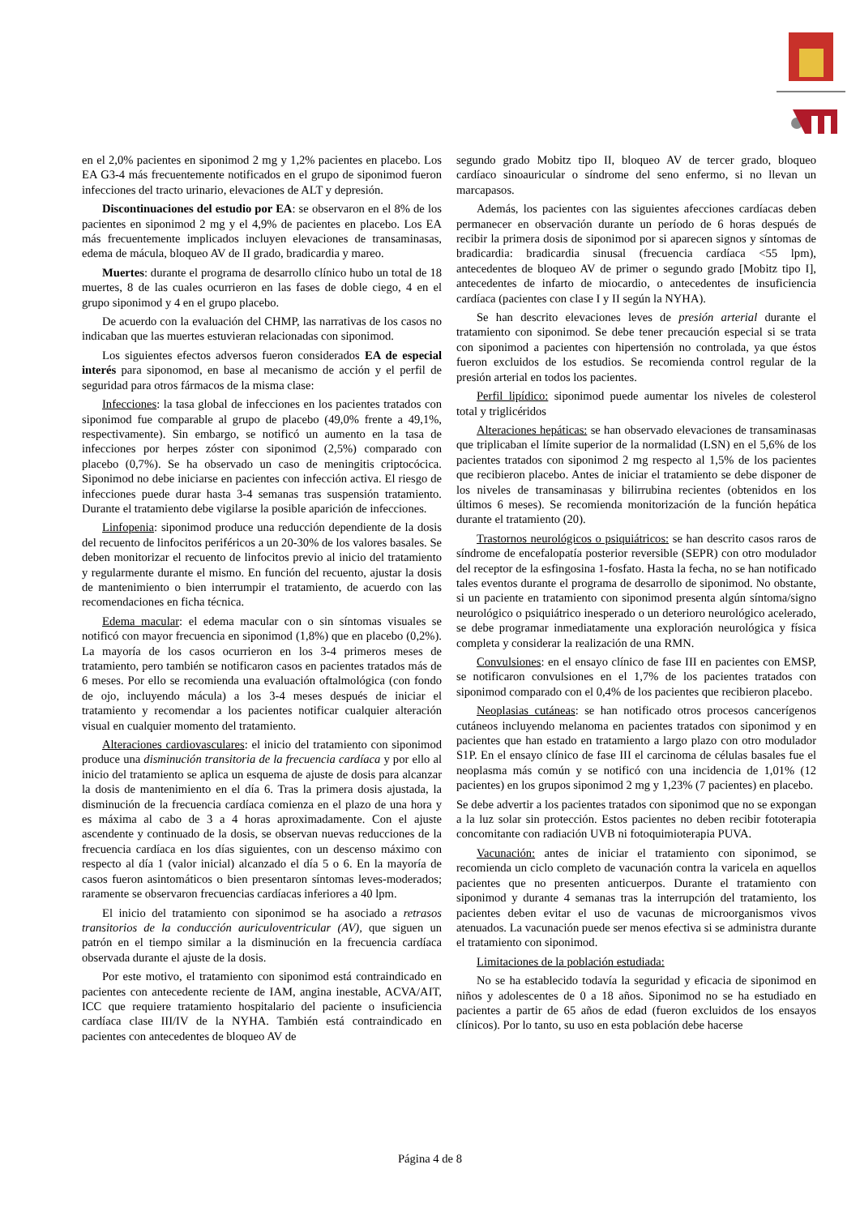en el 2,0% pacientes en siponimod 2 mg y 1,2% pacientes en placebo. Los EA G3-4 más frecuentemente notificados en el grupo de siponimod fueron infecciones del tracto urinario, elevaciones de ALT y depresión.
Discontinuaciones del estudio por EA: se observaron en el 8% de los pacientes en siponimod 2 mg y el 4,9% de pacientes en placebo. Los EA más frecuentemente implicados incluyen elevaciones de transaminasas, edema de mácula, bloqueo AV de II grado, bradicardia y mareo.
Muertes: durante el programa de desarrollo clínico hubo un total de 18 muertes, 8 de las cuales ocurrieron en las fases de doble ciego, 4 en el grupo siponimod y 4 en el grupo placebo.
De acuerdo con la evaluación del CHMP, las narrativas de los casos no indicaban que las muertes estuvieran relacionadas con siponimod.
Los siguientes efectos adversos fueron considerados EA de especial interés para siponomod, en base al mecanismo de acción y el perfil de seguridad para otros fármacos de la misma clase:
Infecciones: la tasa global de infecciones en los pacientes tratados con siponimod fue comparable al grupo de placebo (49,0% frente a 49,1%, respectivamente). Sin embargo, se notificó un aumento en la tasa de infecciones por herpes zóster con siponimod (2,5%) comparado con placebo (0,7%). Se ha observado un caso de meningitis criptocócica. Siponimod no debe iniciarse en pacientes con infección activa. El riesgo de infecciones puede durar hasta 3-4 semanas tras suspensión tratamiento. Durante el tratamiento debe vigilarse la posible aparición de infecciones.
Linfopenia: siponimod produce una reducción dependiente de la dosis del recuento de linfocitos periféricos a un 20-30% de los valores basales. Se deben monitorizar el recuento de linfocitos previo al inicio del tratamiento y regularmente durante el mismo. En función del recuento, ajustar la dosis de mantenimiento o bien interrumpir el tratamiento, de acuerdo con las recomendaciones en ficha técnica.
Edema macular: el edema macular con o sin síntomas visuales se notificó con mayor frecuencia en siponimod (1,8%) que en placebo (0,2%). La mayoría de los casos ocurrieron en los 3-4 primeros meses de tratamiento, pero también se notificaron casos en pacientes tratados más de 6 meses. Por ello se recomienda una evaluación oftalmológica (con fondo de ojo, incluyendo mácula) a los 3-4 meses después de iniciar el tratamiento y recomendar a los pacientes notificar cualquier alteración visual en cualquier momento del tratamiento.
Alteraciones cardiovasculares: el inicio del tratamiento con siponimod produce una disminución transitoria de la frecuencia cardíaca y por ello al inicio del tratamiento se aplica un esquema de ajuste de dosis para alcanzar la dosis de mantenimiento en el día 6. Tras la primera dosis ajustada, la disminución de la frecuencia cardíaca comienza en el plazo de una hora y es máxima al cabo de 3 a 4 horas aproximadamente. Con el ajuste ascendente y continuado de la dosis, se observan nuevas reducciones de la frecuencia cardíaca en los días siguientes, con un descenso máximo con respecto al día 1 (valor inicial) alcanzado el día 5 o 6. En la mayoría de casos fueron asintomáticos o bien presentaron síntomas leves-moderados; raramente se observaron frecuencias cardíacas inferiores a 40 lpm.
El inicio del tratamiento con siponimod se ha asociado a retrasos transitorios de la conducción auriculoventricular (AV), que siguen un patrón en el tiempo similar a la disminución en la frecuencia cardíaca observada durante el ajuste de la dosis.
Por este motivo, el tratamiento con siponimod está contraindicado en pacientes con antecedente reciente de IAM, angina inestable, ACVA/AIT, ICC que requiere tratamiento hospitalario del paciente o insuficiencia cardíaca clase III/IV de la NYHA. También está contraindicado en pacientes con antecedentes de bloqueo AV de
segundo grado Mobitz tipo II, bloqueo AV de tercer grado, bloqueo cardíaco sinoauricular o síndrome del seno enfermo, si no llevan un marcapasos.
Además, los pacientes con las siguientes afecciones cardíacas deben permanecer en observación durante un período de 6 horas después de recibir la primera dosis de siponimod por si aparecen signos y síntomas de bradicardia: bradicardia sinusal (frecuencia cardíaca <55 lpm), antecedentes de bloqueo AV de primer o segundo grado [Mobitz tipo I], antecedentes de infarto de miocardio, o antecedentes de insuficiencia cardíaca (pacientes con clase I y II según la NYHA).
Se han descrito elevaciones leves de presión arterial durante el tratamiento con siponimod. Se debe tener precaución especial si se trata con siponimod a pacientes con hipertensión no controlada, ya que éstos fueron excluidos de los estudios. Se recomienda control regular de la presión arterial en todos los pacientes.
Perfil lipídico: siponimod puede aumentar los niveles de colesterol total y triglicéridos
Alteraciones hepáticas: se han observado elevaciones de transaminasas que triplicaban el límite superior de la normalidad (LSN) en el 5,6% de los pacientes tratados con siponimod 2 mg respecto al 1,5% de los pacientes que recibieron placebo. Antes de iniciar el tratamiento se debe disponer de los niveles de transaminasas y bilirrubina recientes (obtenidos en los últimos 6 meses). Se recomienda monitorización de la función hepática durante el tratamiento (20).
Trastornos neurológicos o psiquiátricos: se han descrito casos raros de síndrome de encefalopatía posterior reversible (SEPR) con otro modulador del receptor de la esfingosina 1-fosfato. Hasta la fecha, no se han notificado tales eventos durante el programa de desarrollo de siponimod. No obstante, si un paciente en tratamiento con siponimod presenta algún síntoma/signo neurológico o psiquiátrico inesperado o un deterioro neurológico acelerado, se debe programar inmediatamente una exploración neurológica y física completa y considerar la realización de una RMN.
Convulsiones: en el ensayo clínico de fase III en pacientes con EMSP, se notificaron convulsiones en el 1,7% de los pacientes tratados con siponimod comparado con el 0,4% de los pacientes que recibieron placebo.
Neoplasias cutáneas: se han notificado otros procesos cancerígenos cutáneos incluyendo melanoma en pacientes tratados con siponimod y en pacientes que han estado en tratamiento a largo plazo con otro modulador S1P. En el ensayo clínico de fase III el carcinoma de células basales fue el neoplasma más común y se notificó con una incidencia de 1,01% (12 pacientes) en los grupos siponimod 2 mg y 1,23% (7 pacientes) en placebo.
Se debe advertir a los pacientes tratados con siponimod que no se expongan a la luz solar sin protección. Estos pacientes no deben recibir fototerapia concomitante con radiación UVB ni fotoquimioterapia PUVA.
Vacunación: antes de iniciar el tratamiento con siponimod, se recomienda un ciclo completo de vacunación contra la varicela en aquellos pacientes que no presenten anticuerpos. Durante el tratamiento con siponimod y durante 4 semanas tras la interrupción del tratamiento, los pacientes deben evitar el uso de vacunas de microorganismos vivos atenuados. La vacunación puede ser menos efectiva si se administra durante el tratamiento con siponimod.
Limitaciones de la población estudiada:
No se ha establecido todavía la seguridad y eficacia de siponimod en niños y adolescentes de 0 a 18 años. Siponimod no se ha estudiado en pacientes a partir de 65 años de edad (fueron excluidos de los ensayos clínicos). Por lo tanto, su uso en esta población debe hacerse
Página 4 de 8